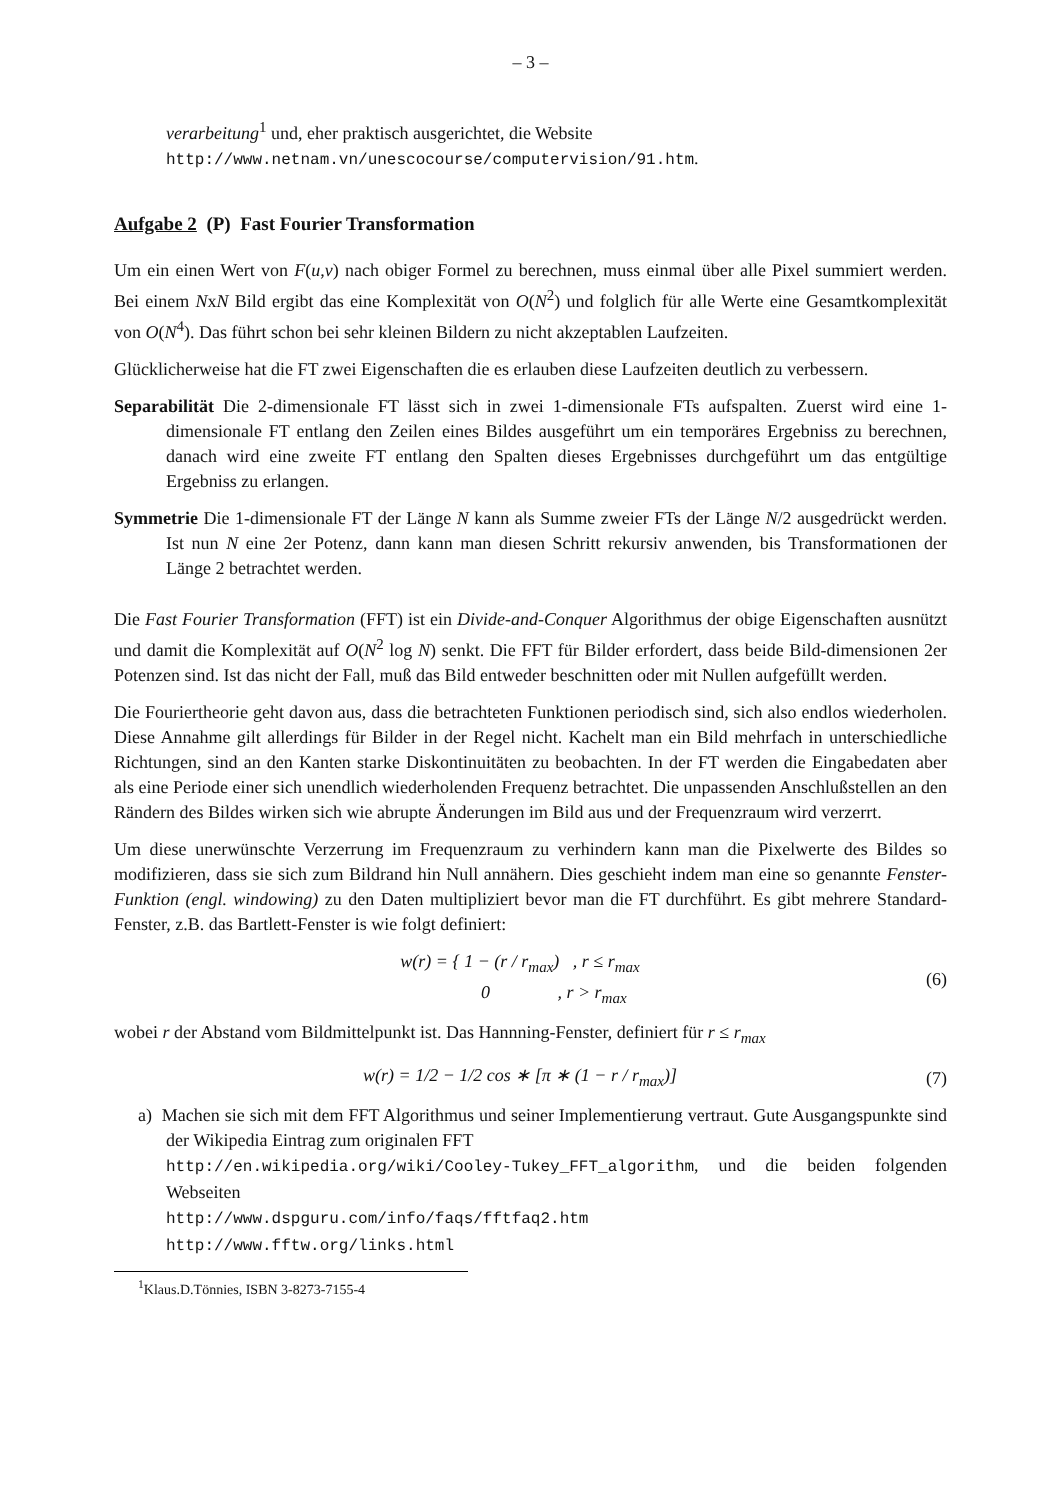– 3 –
verarbeitung<sup>1</sup> und, eher praktisch ausgerichtet, die Website
http://www.netnam.vn/unescocourse/computervision/91.htm.
Aufgabe 2 (P) Fast Fourier Transformation
Um ein einen Wert von F(u,v) nach obiger Formel zu berechnen, muss einmal über alle Pixel summiert werden. Bei einem NxN Bild ergibt das eine Komplexität von O(N<sup>2</sup>) und folglich für alle Werte eine Gesamtkomplexität von O(N<sup>4</sup>). Das führt schon bei sehr kleinen Bildern zu nicht akzeptablen Laufzeiten.
Glücklicherweise hat die FT zwei Eigenschaften die es erlauben diese Laufzeiten deutlich zu verbessern.
Separabilität Die 2-dimensionale FT lässt sich in zwei 1-dimensionale FTs aufspalten. Zuerst wird eine 1-dimensionale FT entlang den Zeilen eines Bildes ausgeführt um ein temporäres Ergebniss zu berechnen, danach wird eine zweite FT entlang den Spalten dieses Ergebnisses durchgeführt um das entgültige Ergebniss zu erlangen.
Symmetrie Die 1-dimensionale FT der Länge N kann als Summe zweier FTs der Länge N/2 ausgedrückt werden. Ist nun N eine 2er Potenz, dann kann man diesen Schritt rekursiv anwenden, bis Transformationen der Länge 2 betrachtet werden.
Die Fast Fourier Transformation (FFT) ist ein Divide-and-Conquer Algorithmus der obige Eigenschaften ausnützt und damit die Komplexität auf O(N<sup>2</sup> log N) senkt. Die FFT für Bilder erfordert, dass beide Bild-dimensionen 2er Potenzen sind. Ist das nicht der Fall, muß das Bild entweder beschnitten oder mit Nullen aufgefüllt werden.
Die Fouriertheorie geht davon aus, dass die betrachteten Funktionen periodisch sind, sich also endlos wiederholen. Diese Annahme gilt allerdings für Bilder in der Regel nicht. Kachelt man ein Bild mehrfach in unterschiedliche Richtungen, sind an den Kanten starke Diskontinuitäten zu beobachten. In der FT werden die Eingabedaten aber als eine Periode einer sich unendlich wiederholenden Frequenz betrachtet. Die unpassenden Anschlußstellen an den Rändern des Bildes wirken sich wie abrupte Änderungen im Bild aus und der Frequenzraum wird verzerrt.
Um diese unerwünschte Verzerrung im Frequenzraum zu verhindern kann man die Pixelwerte des Bildes so modifizieren, dass sie sich zum Bildrand hin Null annähern. Dies geschieht indem man eine so genannte Fenster-Funktion (engl. windowing) zu den Daten multipliziert bevor man die FT durchführt. Es gibt mehrere Standard-Fenster, z.B. das Bartlett-Fenster is wie folgt definiert:
w(r) = { 1 − (r / r<sub>max</sub>) , r ≤ r<sub>max</sub>
0 , r > r<sub>max</sub>
(6)
wobei r der Abstand vom Bildmittelpunkt ist. Das Hannning-Fenster, definiert für r ≤ r<sub>max</sub>
w(r) = 1/2 − 1/2 cos ∗ [π ∗ (1 − r / r<sub>max</sub>)]
(7)
a) Machen sie sich mit dem FFT Algorithmus und seiner Implementierung vertraut. Gute Ausgangspunkte sind der Wikipedia Eintrag zum originalen FFT
http://en.wikipedia.org/wiki/Cooley-Tukey_FFT_algorithm, und die beiden folgenden Webseiten
http://www.dspguru.com/info/faqs/fftfaq2.htm
http://www.fftw.org/links.html
<sup>1</sup> Klaus.D.Tönnies, ISBN 3-8273-7155-4